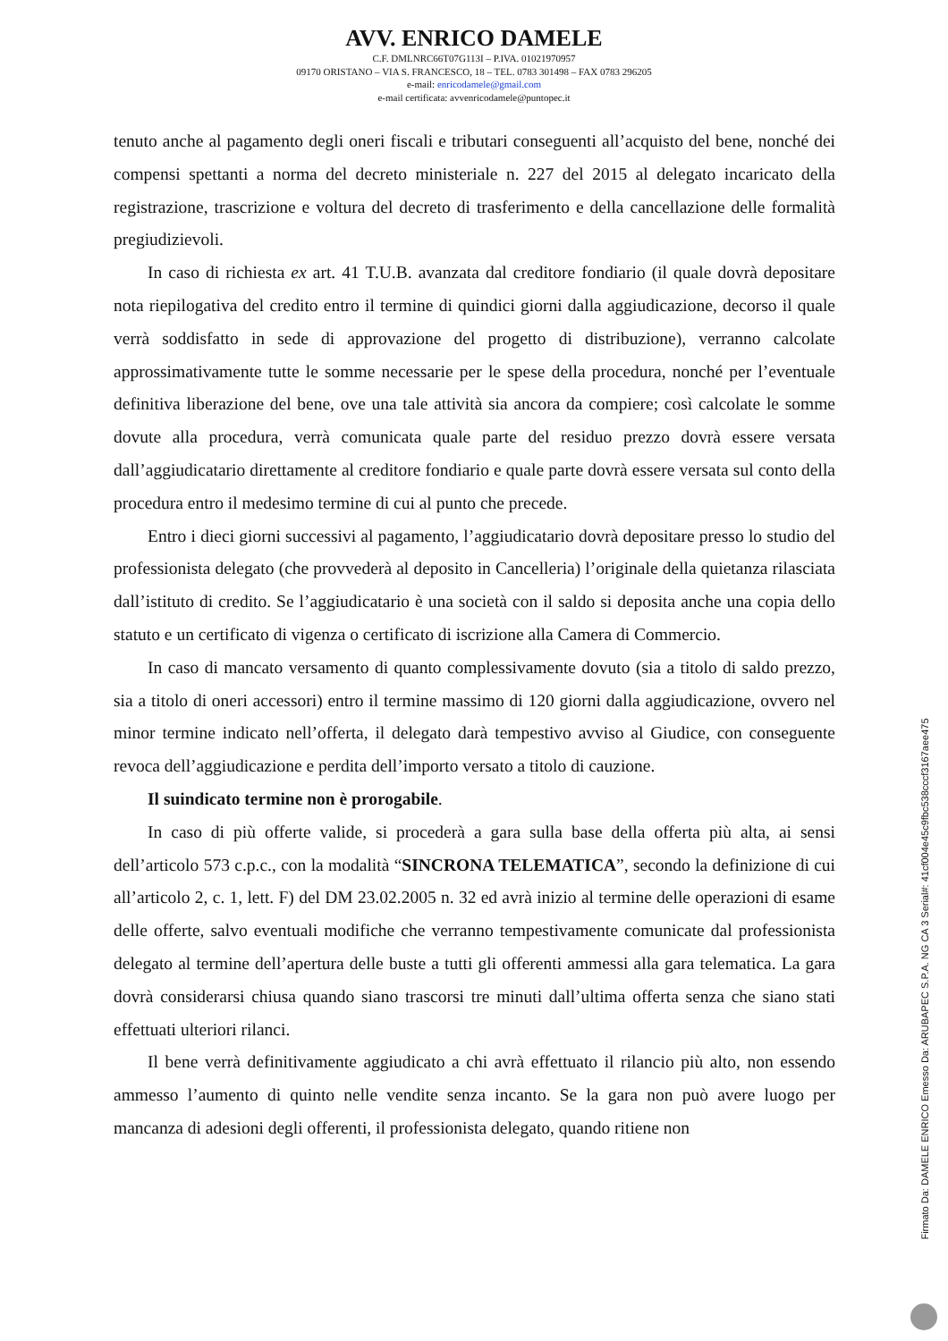AVV. ENRICO DAMELE
C.F. DMLNRC66T07G113I – P.IVA. 01021970957
09170 ORISTANO – VIA S. FRANCESCO, 18 – TEL. 0783 301498 – FAX 0783 296205
e-mail: enricodamele@gmail.com
e-mail certificata: avvenricodamele@puntopec.it
tenuto anche al pagamento degli oneri fiscali e tributari conseguenti all’acquisto del bene, nonché dei compensi spettanti a norma del decreto ministeriale n. 227 del 2015 al delegato incaricato della registrazione, trascrizione e voltura del decreto di trasferimento e della cancellazione delle formalità pregiudizievoli.
In caso di richiesta ex art. 41 T.U.B. avanzata dal creditore fondiario (il quale dovrà depositare nota riepilogativa del credito entro il termine di quindici giorni dalla aggiudicazione, decorso il quale verrà soddisfatto in sede di approvazione del progetto di distribuzione), verranno calcolate approssimativamente tutte le somme necessarie per le spese della procedura, nonché per l’eventuale definitiva liberazione del bene, ove una tale attività sia ancora da compiere; così calcolate le somme dovute alla procedura, verrà comunicata quale parte del residuo prezzo dovrà essere versata dall’aggiudicatario direttamente al creditore fondiario e quale parte dovrà essere versata sul conto della procedura entro il medesimo termine di cui al punto che precede.
Entro i dieci giorni successivi al pagamento, l’aggiudicatario dovrà depositare presso lo studio del professionista delegato (che provvederà al deposito in Cancelleria) l’originale della quietanza rilasciata dall’istituto di credito. Se l’aggiudicatario è una società con il saldo si deposita anche una copia dello statuto e un certificato di vigenza o certificato di iscrizione alla Camera di Commercio.
In caso di mancato versamento di quanto complessivamente dovuto (sia a titolo di saldo prezzo, sia a titolo di oneri accessori) entro il termine massimo di 120 giorni dalla aggiudicazione, ovvero nel minor termine indicato nell’offerta, il delegato darà tempestivo avviso al Giudice, con conseguente revoca dell’aggiudicazione e perdita dell’importo versato a titolo di cauzione.
Il suindicato termine non è prorogabile.
In caso di più offerte valide, si procederà a gara sulla base della offerta più alta, ai sensi dell’articolo 573 c.p.c., con la modalità “SINCRONA TELEMATICA”, secondo la definizione di cui all’articolo 2, c. 1, lett. F) del DM 23.02.2005 n. 32 ed avrà inizio al termine delle operazioni di esame delle offerte, salvo eventuali modifiche che verranno tempestivamente comunicate dal professionista delegato al termine dell’apertura delle buste a tutti gli offerenti ammessi alla gara telematica. La gara dovrà considerarsi chiusa quando siano trascorsi tre minuti dall’ultima offerta senza che siano stati effettuati ulteriori rilanci.
Il bene verrà definitivamente aggiudicato a chi avrà effettuato il rilancio più alto, non essendo ammesso l’aumento di quinto nelle vendite senza incanto. Se la gara non può avere luogo per mancanza di adesioni degli offerenti, il professionista delegato, quando ritiene non
Firmato Da: DAMELE ENRICO Emesso Da: ARUBAPEC S.P.A. NG CA 3 Serial#: 41cf004e45c9fbc538cccf3167aee475